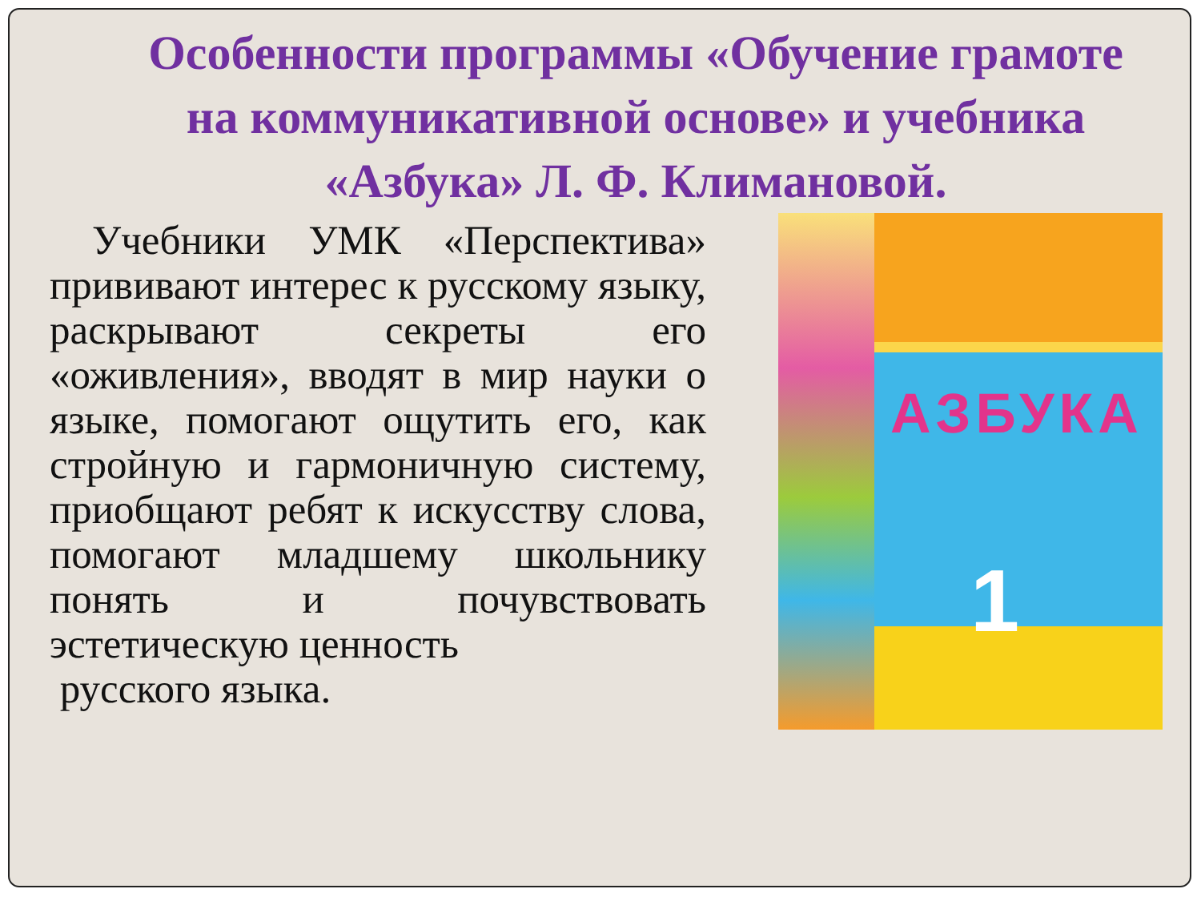Особенности программы «Обучение грамоте на коммуникативной основе» и учебника «Азбука» Л. Ф. Климановой.
Учебники УМК «Перспектива» прививают интерес к русскому языку, раскрывают секреты его «оживления», вводят в мир науки о языке, помогают ощутить его, как стройную и гармоничную систему, приобщают ребят к искусству слова, помогают младшему школьнику понять и почувствовать эстетическую ценность
русского языка.
АЗБУКА
1